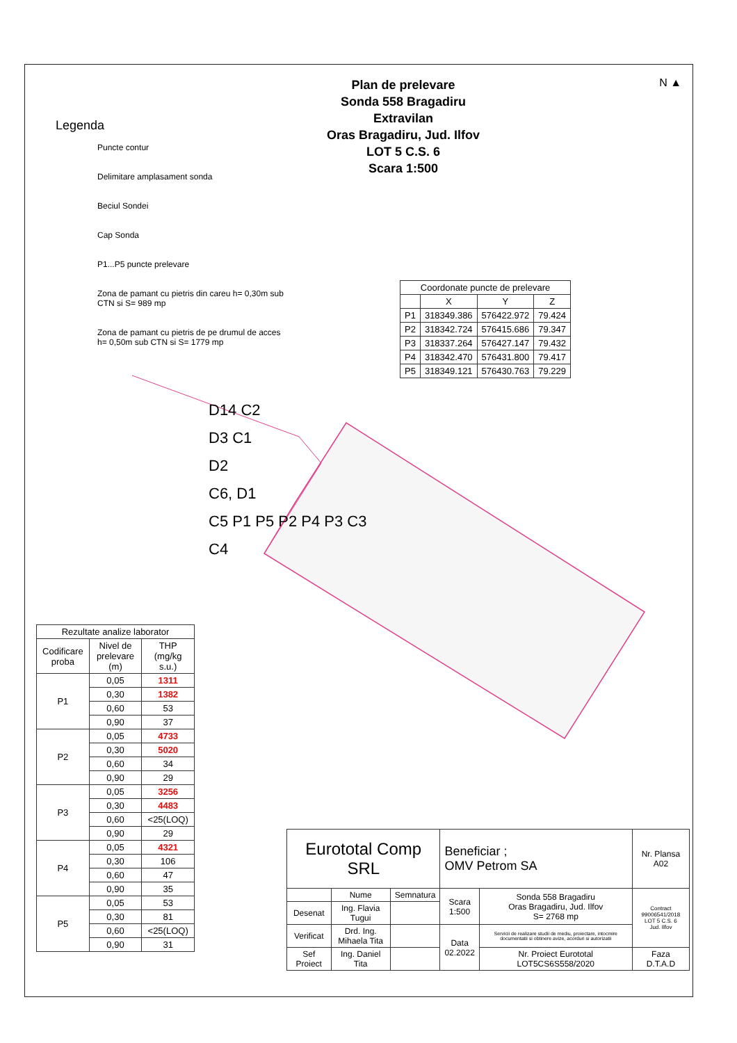Legenda
Puncte contur
Delimitare amplasament sonda
Beciul Sondei
Cap Sonda
P1...P5 puncte prelevare
Zona de pamant cu pietris din careu h= 0,30m sub CTN si S= 989 mp
Zona de pamant cu pietris de pe drumul de acces h= 0,50m sub CTN si S= 1779 mp
Plan de prelevare
Sonda 558 Bragadiru
Extravilan
Oras Bragadiru, Jud. Ilfov
LOT 5 C.S. 6
Scara 1:500
N ▲
| Coordonate puncte de prelevare | | | |
| --- | --- | --- | --- |
| | X | Y | Z |
| P1 | 318349.386 | 576422.972 | 79.424 |
| P2 | 318342.724 | 576415.686 | 79.347 |
| P3 | 318337.264 | 576427.147 | 79.432 |
| P4 | 318342.470 | 576431.800 | 79.417 |
| P5 | 318349.121 | 576430.763 | 79.229 |
D14 C2
D3 C1
D2
C6, D1
C5 P1 P5 P2 P4 P3 C3
C4
| Rezultate analize laborator | | |
| --- | --- | --- |
| Codificare proba | Nivel de prelevare (m) | THP (mg/kg s.u.) |
| P1 | 0,05 | 1311 |
| | 0,30 | 1382 |
| | 0,60 | 53 |
| | 0,90 | 37 |
| P2 | 0,05 | 4733 |
| | 0,30 | 5020 |
| | 0,60 | 34 |
| | 0,90 | 29 |
| P3 | 0,05 | 3256 |
| | 0,30 | 4483 |
| | 0,60 | <25(LOQ) |
| | 0,90 | 29 |
| P4 | 0,05 | 4321 |
| | 0,30 | 106 |
| | 0,60 | 47 |
| | 0,90 | 35 |
| P5 | 0,05 | 53 |
| | 0,30 | 81 |
| | 0,60 | <25(LOQ) |
| | 0,90 | 31 |
| Eurototal Comp SRL | | | Beneficiar ; OMV Petrom SA | | Nr. Plansa A02 |
| | Nume | Semnatura | Scara 1:500 | Sonda 558 Bragadiru Oras Bragadiru, Jud. Ilfov S= 2768 mp | Contract 99006541/2018 LOT 5 C.S. 6 Jud. Ilfov |
| Desenat | Ing. Flavia Tugui | | | | |
| Verificat | Drd. Ing. Mihaela Tita | | Data 02.2022 | Servicii de realizare studii de mediu, proiectare, intocmire documentatii si obtinere avize, acorduri si autorizatii | |
| Sef Proiect | Ing. Daniel Tita | | | Nr. Proiect Eurototal LOT5CS6S558/2020 | Faza D.T.A.D |